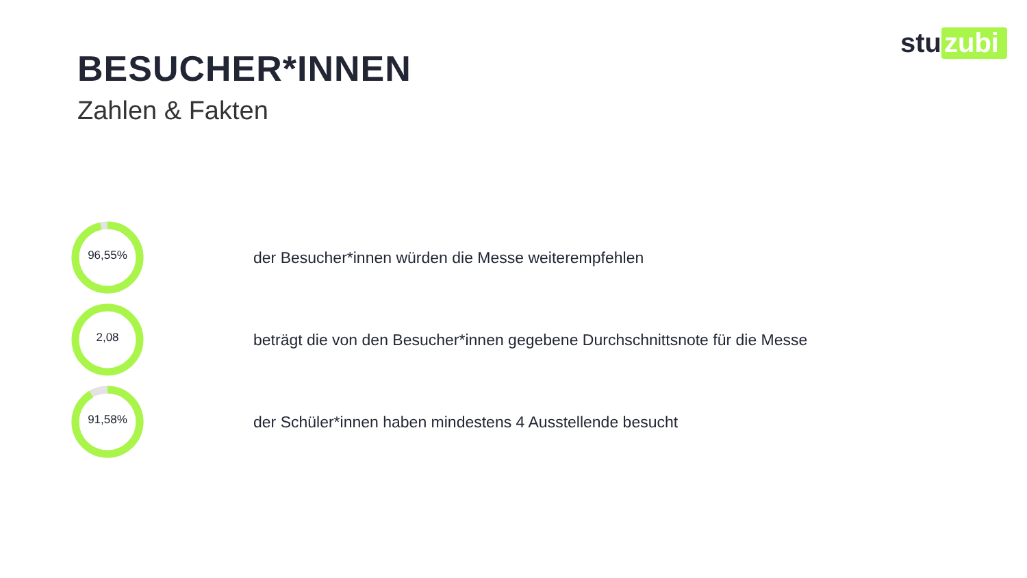stu zubi
BESUCHER*INNEN
Zahlen & Fakten
96,55%
der Besucher*innen würden die Messe weiterempfehlen
2,08
beträgt die von den Besucher*innen gegebene Durchschnittsnote für die Messe
91,58%
der Schüler*innen haben mindestens 4 Ausstellende besucht